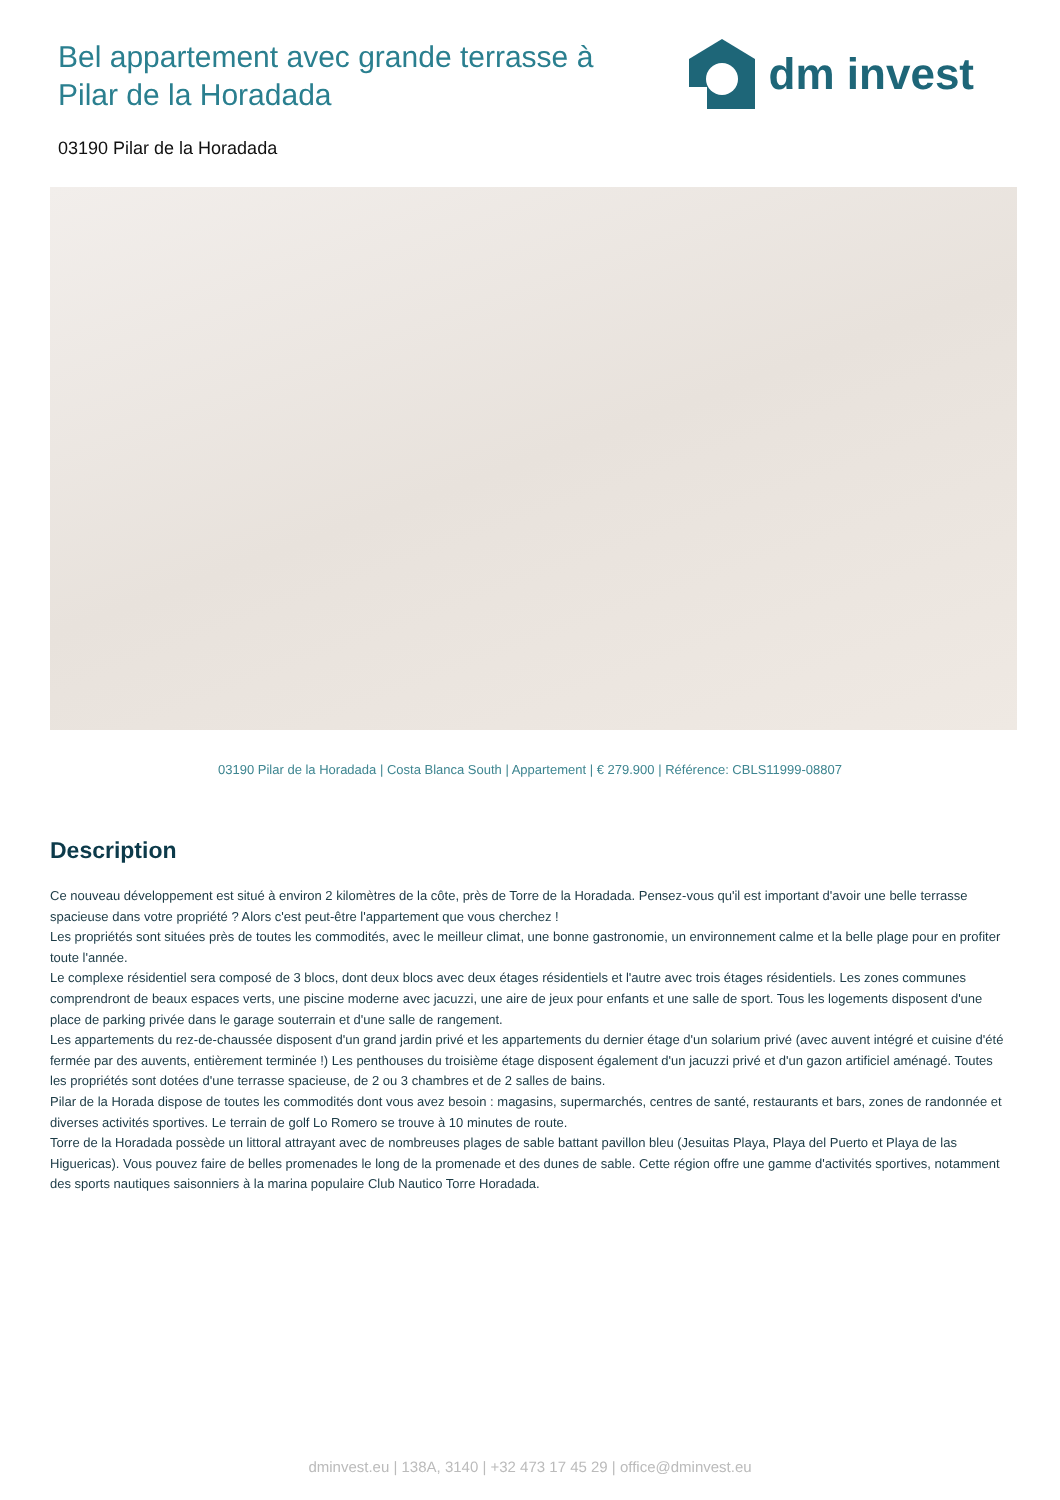Bel appartement avec grande terrasse à Pilar de la Horadada
dm invest
03190 Pilar de la Horadada
03190 Pilar de la Horadada | Costa Blanca South | Appartement | € 279.900 | Référence: CBLS11999-08807
Description
Ce nouveau développement est situé à environ 2 kilomètres de la côte, près de Torre de la Horadada. Pensez-vous qu'il est important d'avoir une belle terrasse spacieuse dans votre propriété ? Alors c'est peut-être l'appartement que vous cherchez !
Les propriétés sont situées près de toutes les commodités, avec le meilleur climat, une bonne gastronomie, un environnement calme et la belle plage pour en profiter toute l'année.
Le complexe résidentiel sera composé de 3 blocs, dont deux blocs avec deux étages résidentiels et l'autre avec trois étages résidentiels. Les zones communes comprendront de beaux espaces verts, une piscine moderne avec jacuzzi, une aire de jeux pour enfants et une salle de sport. Tous les logements disposent d'une place de parking privée dans le garage souterrain et d'une salle de rangement.
Les appartements du rez-de-chaussée disposent d'un grand jardin privé et les appartements du dernier étage d'un solarium privé (avec auvent intégré et cuisine d'été fermée par des auvents, entièrement terminée !) Les penthouses du troisième étage disposent également d'un jacuzzi privé et d'un gazon artificiel aménagé. Toutes les propriétés sont dotées d'une terrasse spacieuse, de 2 ou 3 chambres et de 2 salles de bains.
Pilar de la Horada dispose de toutes les commodités dont vous avez besoin : magasins, supermarchés, centres de santé, restaurants et bars, zones de randonnée et diverses activités sportives. Le terrain de golf Lo Romero se trouve à 10 minutes de route.
Torre de la Horadada possède un littoral attrayant avec de nombreuses plages de sable battant pavillon bleu (Jesuitas Playa, Playa del Puerto et Playa de las Higuericas). Vous pouvez faire de belles promenades le long de la promenade et des dunes de sable. Cette région offre une gamme d'activités sportives, notamment des sports nautiques saisonniers à la marina populaire Club Nautico Torre Horadada.
dminvest.eu | 138A, 3140 | +32 473 17 45 29 | office@dminvest.eu